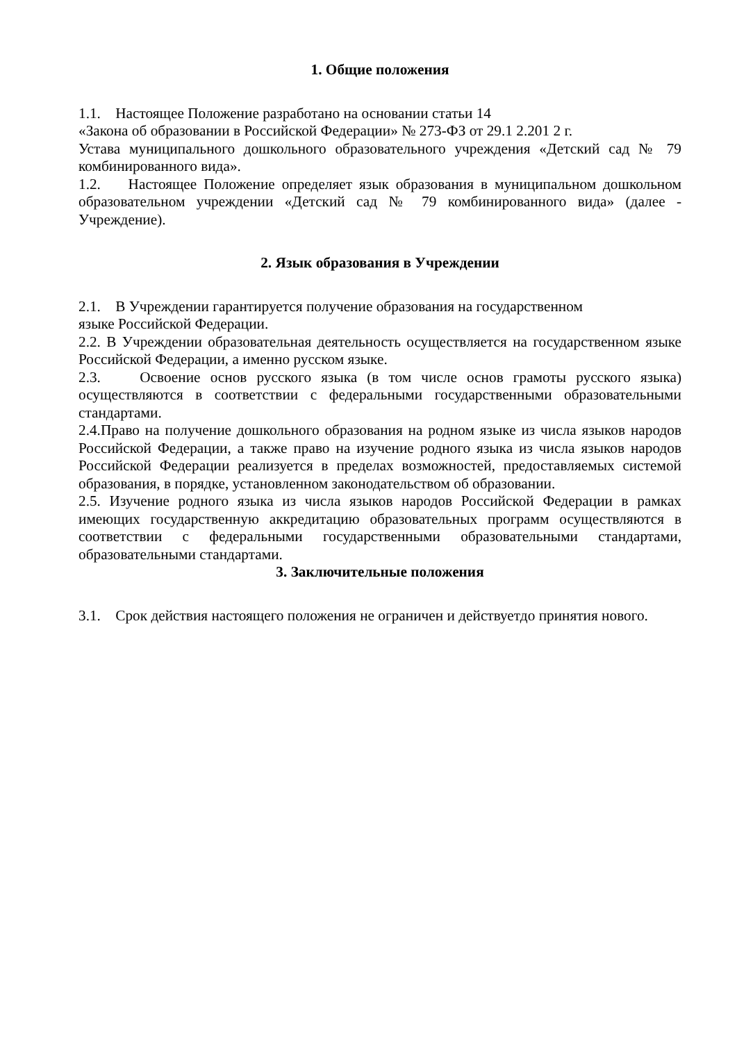1. Общие положения
1.1. Настоящее Положение разработано на основании статьи 14
«Закона об образовании в Российской Федерации» № 273-ФЗ от 29.1 2.201 2 г.
Устава муниципального дошкольного образовательного учреждения «Детский сад № 79 комбинированного вида».
1.2. Настоящее Положение определяет язык образования в муниципальном дошкольном образовательном учреждении «Детский сад № 79 комбинированного вида» (далее - Учреждение).
2. Язык образования в Учреждении
2.1. В Учреждении гарантируется получение образования на государственном
языке Российской Федерации.
2.2. В Учреждении образовательная деятельность осуществляется на государственном языке Российской Федерации, а именно русском языке.
2.3. Освоение основ русского языка (в том числе основ грамоты русского языка) осуществляются в соответствии с федеральными государственными образовательными стандартами.
2.4.Право на получение дошкольного образования на родном языке из числа языков народов Российской Федерации, а также право на изучение родного языка из числа языков народов Российской Федерации реализуется в пределах возможностей, предоставляемых системой образования, в порядке, установленном законодательством об образовании.
2.5. Изучение родного языка из числа языков народов Российской Федерации в рамках имеющих государственную аккредитацию образовательных программ осуществляются в соответствии с федеральными государственными образовательными стандартами, образовательными стандартами.
3. Заключительные положения
3.1. Срок действия настоящего положения не ограничен и действуетдо принятия нового.